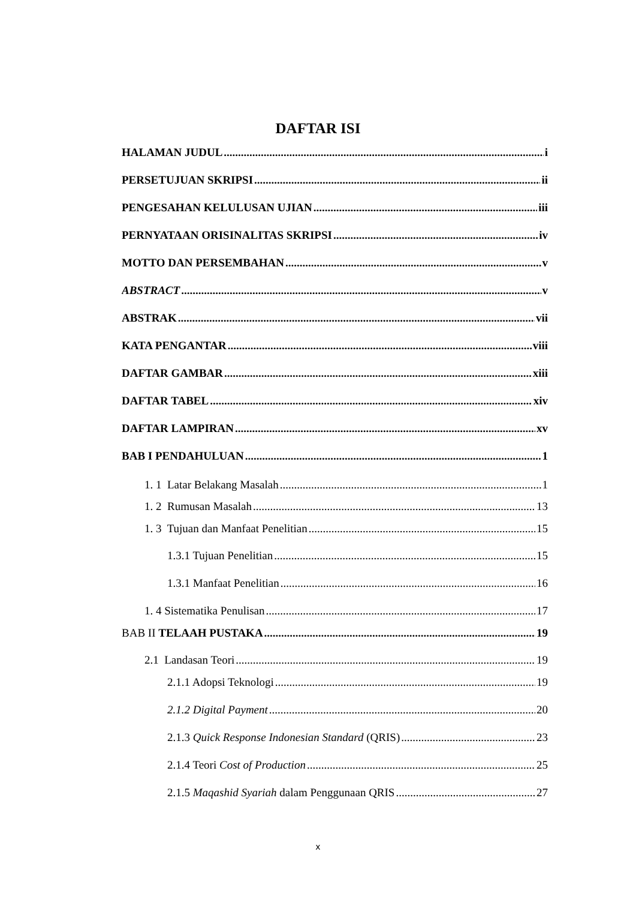DAFTAR ISI
HALAMAN JUDUL i
PERSETUJUAN SKRIPSI ii
PENGESAHAN KELULUSAN UJIAN iii
PERNYATAAN ORISINALITAS SKRIPSI iv
MOTTO DAN PERSEMBAHAN v
ABSTRACT v
ABSTRAK vii
KATA PENGANTAR viii
DAFTAR GAMBAR xiii
DAFTAR TABEL xiv
DAFTAR LAMPIRAN xv
BAB I PENDAHULUAN 1
1. 1 Latar Belakang Masalah 1
1. 2 Rumusan Masalah 13
1. 3 Tujuan dan Manfaat Penelitian 15
1.3.1 Tujuan Penelitian 15
1.3.1 Manfaat Penelitian 16
1. 4 Sistematika Penulisan 17
BAB II TELAAH PUSTAKA 19
2.1 Landasan Teori 19
2.1.1 Adopsi Teknologi 19
2.1.2 Digital Payment 20
2.1.3 Quick Response Indonesian Standard (QRIS) 23
2.1.4 Teori Cost of Production 25
2.1.5 Maqashid Syariah dalam Penggunaan QRIS 27
x